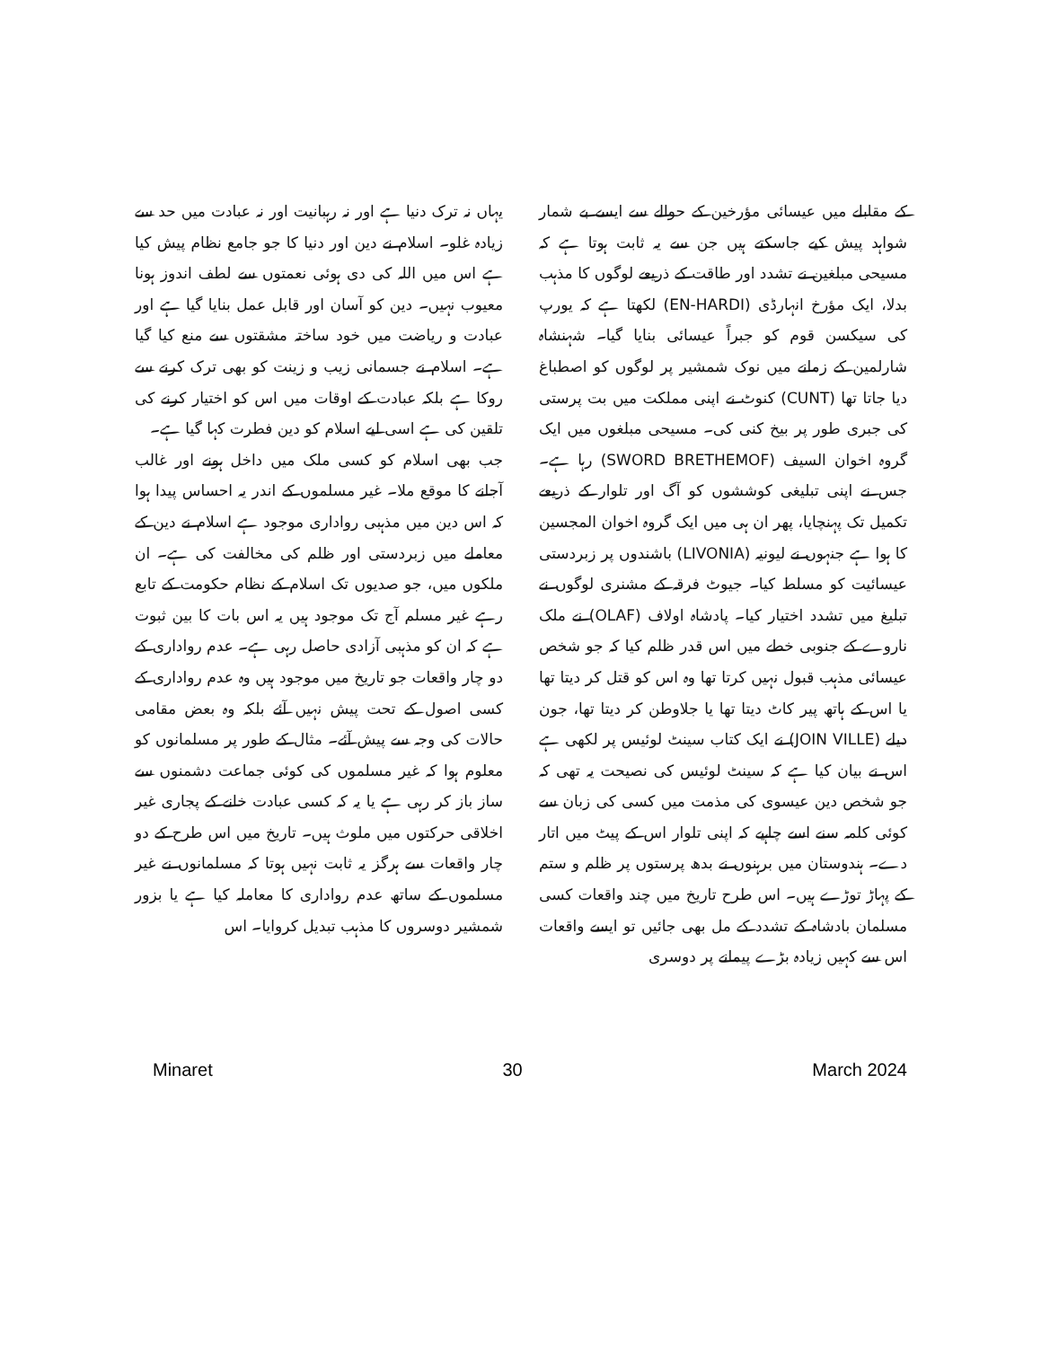یہاں نہ ترک دنیا ہے اور نہ رہبانیت اور نہ عبادت میں حد سے زیادہ غلو۔ اسلام نے دین اور دنیا کا جو جامع نظام پیش کیا ہے اس میں اللہ کی دی ہوئی نعمتوں سے لطف اندوز ہونا معیوب نہیں۔ دین کو آسان اور قابل عمل بنایا گیا ہے اور عبادت و ریاضت میں خود ساختہ مشقتوں سے منع کیا گیا ہے۔ اسلام نے جسمانی زیب و زینت کو بھی ترک کرنے سے روکا ہے بلکہ عبادت کے اوقات میں اس کو اختیار کرنے کی تلقین کی ہے اسی لیے اسلام کو دین فطرت کہا گیا ہے۔
جب بھی اسلام کو کسی ملک میں داخل ہونے اور غالب آجانے کا موقع ملا۔ غیر مسلموں کے اندر یہ احساس پیدا ہوا کہ اس دین میں مذہبی رواداری موجود ہے اسلام نے دین کے معاملے میں زبردستی اور ظلم کی مخالفت کی ہے۔ ان ملکوں میں، جو صدیوں تک اسلام کے نظام حکومت کے تابع رہے غیر مسلم آج تک موجود ہیں یہ اس بات کا بین ثبوت ہے کہ ان کو مذہبی آزادی حاصل رہی ہے۔ عدم رواداری کے دو چار واقعات جو تاریخ میں موجود ہیں وہ عدم رواداری کے کسی اصول کے تحت پیش نہیں آئے بلکہ وہ بعض مقامی حالات کی وجہ سے پیش آئے۔ مثال کے طور پر مسلمانوں کو معلوم ہوا کہ غیر مسلموں کی کوئی جماعت دشمنوں سے ساز باز کر رہی ہے یا یہ کہ کسی عبادت خانے کے پجاری غیر اخلاقی حرکتوں میں ملوث ہیں۔ تاریخ میں اس طرح کے دو چار واقعات سے ہرگز یہ ثابت نہیں ہوتا کہ مسلمانوں نے غیر مسلموں کے ساتھ عدم رواداری کا معاملہ کیا ہے یا بزور شمشیر دوسروں کا مذہب تبدیل کروایا۔ اس
کے مقابلے میں عیسائی مؤرخین کے حوالے سے ایسے بے شمار شواہد پیش کیے جاسکتے ہیں جن سے یہ ثابت ہوتا ہے کہ مسیحی مبلغین نے تشدد اور طاقت کے ذریعے لوگوں کا مذہب بدلا، ایک مؤرخ انہارڈی (EN-HARDI) لکھتا ہے کہ یورپ کی سیکسن قوم کو جبراً عیسائی بنایا گیا۔ شہنشاہ شارلمین کے زمانے میں نوک شمشیر پر لوگوں کو اصطباغ دیا جاتا تھا (CUNT) کنوٹ نے اپنی مملکت میں بت پرستی کی جبری طور پر بیخ کنی کی۔ مسیحی مبلغوں میں ایک گروہ اخوان السیف (SWORD BRETHEMOF) رہا ہے۔ جس نے اپنی تبلیغی کوششوں کو آگ اور تلوار کے ذریعے تکمیل تک پہنچایا، پھر ان ہی میں ایک گروہ اخوان المجسین کا ہوا ہے جنہوں نے لیونیہ (LIVONIA) باشندوں پر زبردستی عیسائیت کو مسلط کیا۔ جیوٹ فرقہ کے مشنری لوگوں نے تبلیغ میں تشدد اختیار کیا۔ پادشاہ اولاف (OLAF) نے ملک ناروے کے جنوبی خطے میں اس قدر ظلم کیا کہ جو شخص عیسائی مذہب قبول نہیں کرتا تھا وہ اس کو قتل کر دیتا تھا یا اس کے ہاتھ پیر کاٹ دیتا تھا یا جلاوطن کر دیتا تھا، جون دیلے (JOIN VILLE) نے ایک کتاب سینٹ لوئیس پر لکھی ہے اس نے بیان کیا ہے کہ سینٹ لوئیس کی نصیحت یہ تھی کہ جو شخص دین عیسوی کی مذمت میں کسی کی زبان سے کوئی کلمہ سنے اسے چاہیے کہ اپنی تلوار اس کے پیٹ میں اتار دے۔ ہندوستان میں برہنوں نے بدھ پرستوں پر ظلم و ستم کے پہاڑ توڑے ہیں۔ اس طرح تاریخ میں چند واقعات کسی مسلمان بادشاہ کے تشدد کے مل بھی جائیں تو ایسے واقعات اس سے کہیں زیادہ بڑے پیمانے پر دوسری
Minaret 30 March 2024